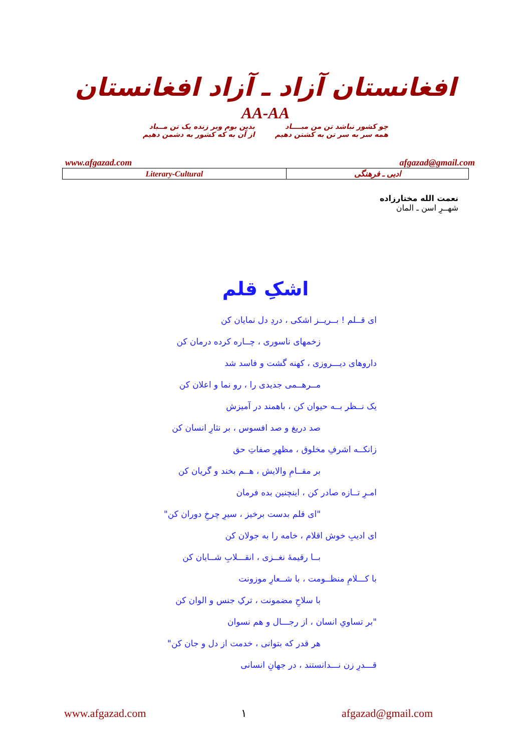افغانستان آزاد ـ آزاد افغانستان
AA-AA
چو کشور نباشد تن من مبــــاد
همه سر به سر تن به کشتن دهیم
بدین بوم وبر زنده یک تن مــباد
از آن به که کشور به دشمن دهیم
www.afgazad.com afgazad@gmail.com
| Literary-Cultural | ادبی ـ فرهنگی |
نعمت الله مختارزاده
شهــرِ اسن ـ المان
اشکِ قلم
ای قــلم ! بــریــز اشکی ، دردِ دل نمایان کن
زخمهای ناسوری ، چــاره کرده درمان کن
داروهای دیـــروزی ، کهنه گشت و فاسد شد
مــرهــمی جدیدی را ، رو نما و اعلان کن
یک نــظر بــه حیوان کن ، باهمند در آمیزش
صد دریغ و صد افسوس ، بر نثارِ انسان کن
زانکــه اشرفِ مخلوق ، مظهرِ صفاتِ حق
بر مقــامِ والایش ، هــم بخند و گریان کن
امـرِ تــازه صادر کن ، اینچنین بده فرمان
"ای قلم بدست برخیز ، سیرِ چرخِ دوران کن"
ای ادیبِ خوش اقلام ، خامه را به جولان کن
بــا رقیمهٔ نغــزی ، انقـــلابِ شــایان کن
با کـــلامِ منظــومت ، با شــعارِ موزونت
با سلاحِ مضمونت ، ترکِ جنس و الوان کن
"بر تساویِ انسان ، از رجـــال و هم نسوان
هر قدر که بتوانی ، خدمت از دل و جان کن"
قـــدرِ زن نـــدانستند ، در جهانِ انسانی
www.afgazad.com ۱ afgazad@gmail.com